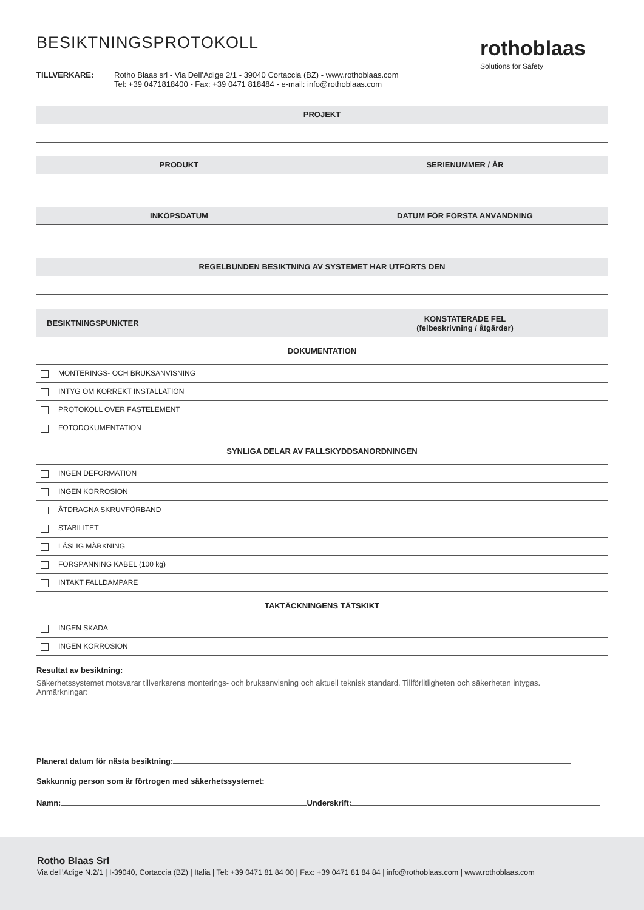BESIKTNINGSPROTOKOLL
TILLVERKARE: Rotho Blaas srl - Via Dell’Adige 2/1 - 39040 Cortaccia (BZ) - www.rothoblaas.com
Tel: +39 0471818400 - Fax: +39 0471 818484 - e-mail: info@rothoblaas.com
rothoblaas
Solutions for Safety
PROJEKT
| PRODUKT | SERIENUMMER / ÅR |
| --- | --- |
| INKÖPSDATUM | DATUM FÖR FÖRSTA ANVÄNDNING |
| --- | --- |
REGELBUNDEN BESIKTNING AV SYSTEMET HAR UTFÖRTS DEN
| BESIKTNINGSPUNKTER | KONSTATERADE FEL (felbeskrivning / åtgärder) |
| --- | --- |
| DOKUMENTATION | |
| MONTERINGS- OCH BRUKSANVISNING | |
| INTYG OM KORREKT INSTALLATION | |
| PROTOKOLL ÖVER FÄSTELEMENT | |
| FOTODOKUMENTATION | |
| SYNLIGA DELAR AV FALLSKYDDSANORDNINGEN | |
| INGEN DEFORMATION | |
| INGEN KORROSION | |
| ÅTDRAGNA SKRUVFÖRBAND | |
| STABILITET | |
| LÄSLIG MÄRKNING | |
| FÖRSPÄNNING KABEL (100 kg) | |
| INTAKT FALLDÄMPARE | |
| TAKTÄCKNINGENS TÄTSKIKT | |
| INGEN SKADA | |
| INGEN KORROSION | |
Resultat av besiktning:
Säkerhetssystemet motsvarar tillverkarens monterings- och bruksanvisning och aktuell teknisk standard. Tillförlitligheten och säkerheten intygas.
Anmärkningar:
Planerat datum för nästa besiktning:
Sakkunnig person som är förtrogen med säkerhetssystemet:
Namn: Underskrift:
Rotho Blaas Srl
Via dell’Adige N.2/1 | I-39040, Cortaccia (BZ) | Italia | Tel: +39 0471 81 84 00 | Fax: +39 0471 81 84 84 | info@rothoblaas.com | www.rothoblaas.com